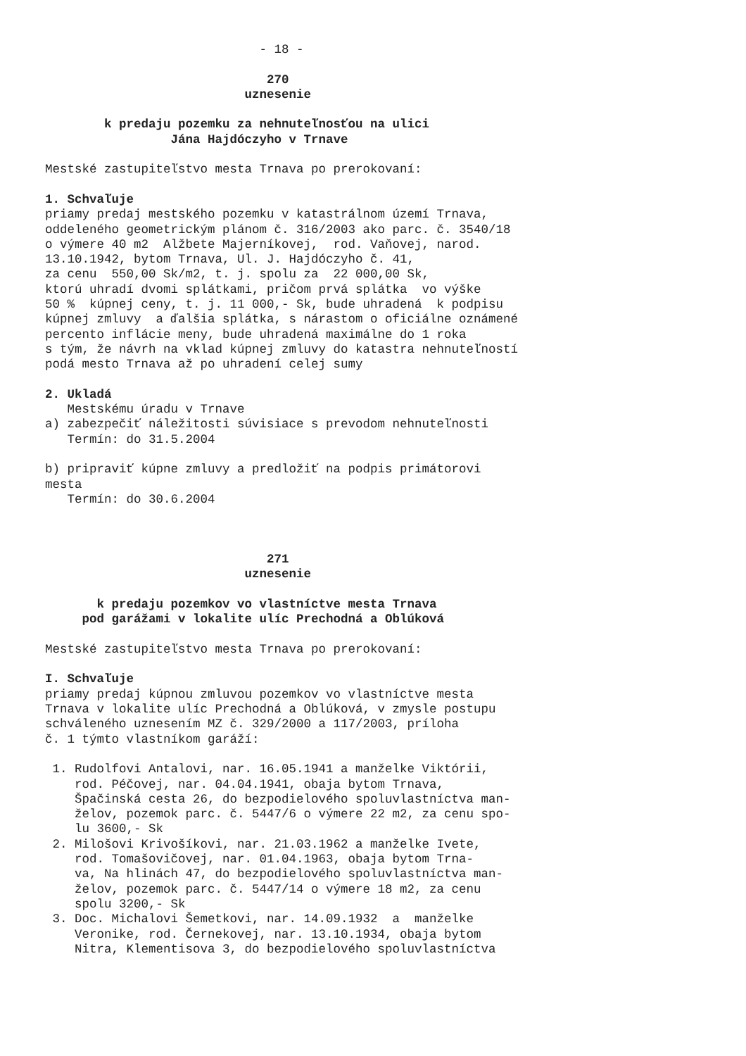- 18 -

                              270
                           uznesenie

        k predaju pozemku za nehnuteľnosťou na ulici
                 Jána Hajdóczyho v Trnave

Mestské zastupiteľstvo mesta Trnava po prerokovaní:

1. Schvaľuje
priamy predaj mestského pozemku v katastrálnom území Trnava,
oddeleného geometrickým plánom č. 316/2003 ako parc. č. 3540/18
o výmere 40 m2  Alžbete Majerníkovej,  rod. Vaňovej, narod.
13.10.1942, bytom Trnava, Ul. J. Hajdóczyho č. 41,
za cenu  550,00 Sk/m2, t. j. spolu za  22 000,00 Sk,
ktorú uhradí dvomi splátkami, pričom prvá splátka  vo výške
50 %  kúpnej ceny, t. j. 11 000,- Sk, bude uhradená  k podpisu
kúpnej zmluvy  a ďalšia splátka, s nárastom o oficiálne oznámené
percento inflácie meny, bude uhradená maximálne do 1 roka
s tým, že návrh na vklad kúpnej zmluvy do katastra nehnuteľností
podá mesto Trnava až po uhradení celej sumy

2. Ukladá
   Mestskému úradu v Trnave
a) zabezpečiť náležitosti súvisiace s prevodom nehnuteľnosti
   Termín: do 31.5.2004

b) pripraviť kúpne zmluvy a predložiť na podpis primátorovi
mesta
   Termín: do 30.6.2004



                              271
                           uznesenie

       k predaju pozemkov vo vlastníctve mesta Trnava
     pod garážami v lokalite ulíc Prechodná a Oblúková

Mestské zastupiteľstvo mesta Trnava po prerokovaní:

I. Schvaľuje
priamy predaj kúpnou zmluvou pozemkov vo vlastníctve mesta
Trnava v lokalite ulíc Prechodná a Oblúková, v zmysle postupu
schváleného uznesením MZ č. 329/2000 a 117/2003, príloha
č. 1 týmto vlastníkom garáží:

 1. Rudolfovi Antalovi, nar. 16.05.1941 a manželke Viktórii,
    rod. Péčovej, nar. 04.04.1941, obaja bytom Trnava,
    Špačinská cesta 26, do bezpodielového spoluvlastníctva man-
    želov, pozemok parc. č. 5447/6 o výmere 22 m2, za cenu spo-
    lu 3600,- Sk
 2. Milošovi Krivošíkovi, nar. 21.03.1962 a manželke Ivete,
    rod. Tomašovičovej, nar. 01.04.1963, obaja bytom Trna-
    va, Na hlinách 47, do bezpodielového spoluvlastníctva man-
    želov, pozemok parc. č. 5447/14 o výmere 18 m2, za cenu
    spolu 3200,- Sk
 3. Doc. Michalovi Šemetkovi, nar. 14.09.1932  a  manželke
    Veronike, rod. Černekovej, nar. 13.10.1934, obaja bytom
    Nitra, Klementisova 3, do bezpodielového spoluvlastníctva